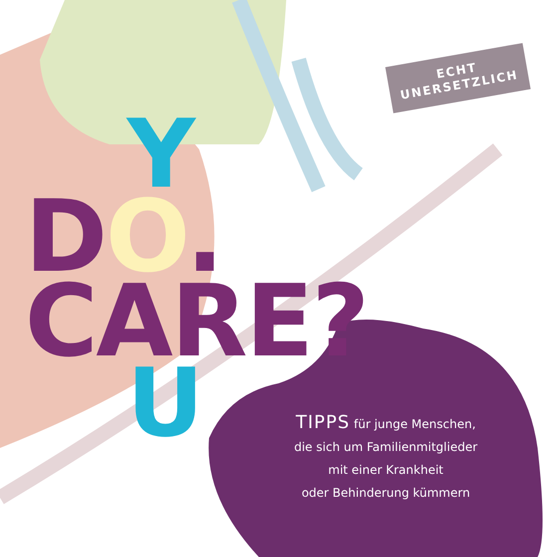ECHT
UNERSETZLICH
Y
DO. CARE?
U
TIPPS für junge Menschen,
die sich um Familienmitglieder
mit einer Krankheit
oder Behinderung kümmern